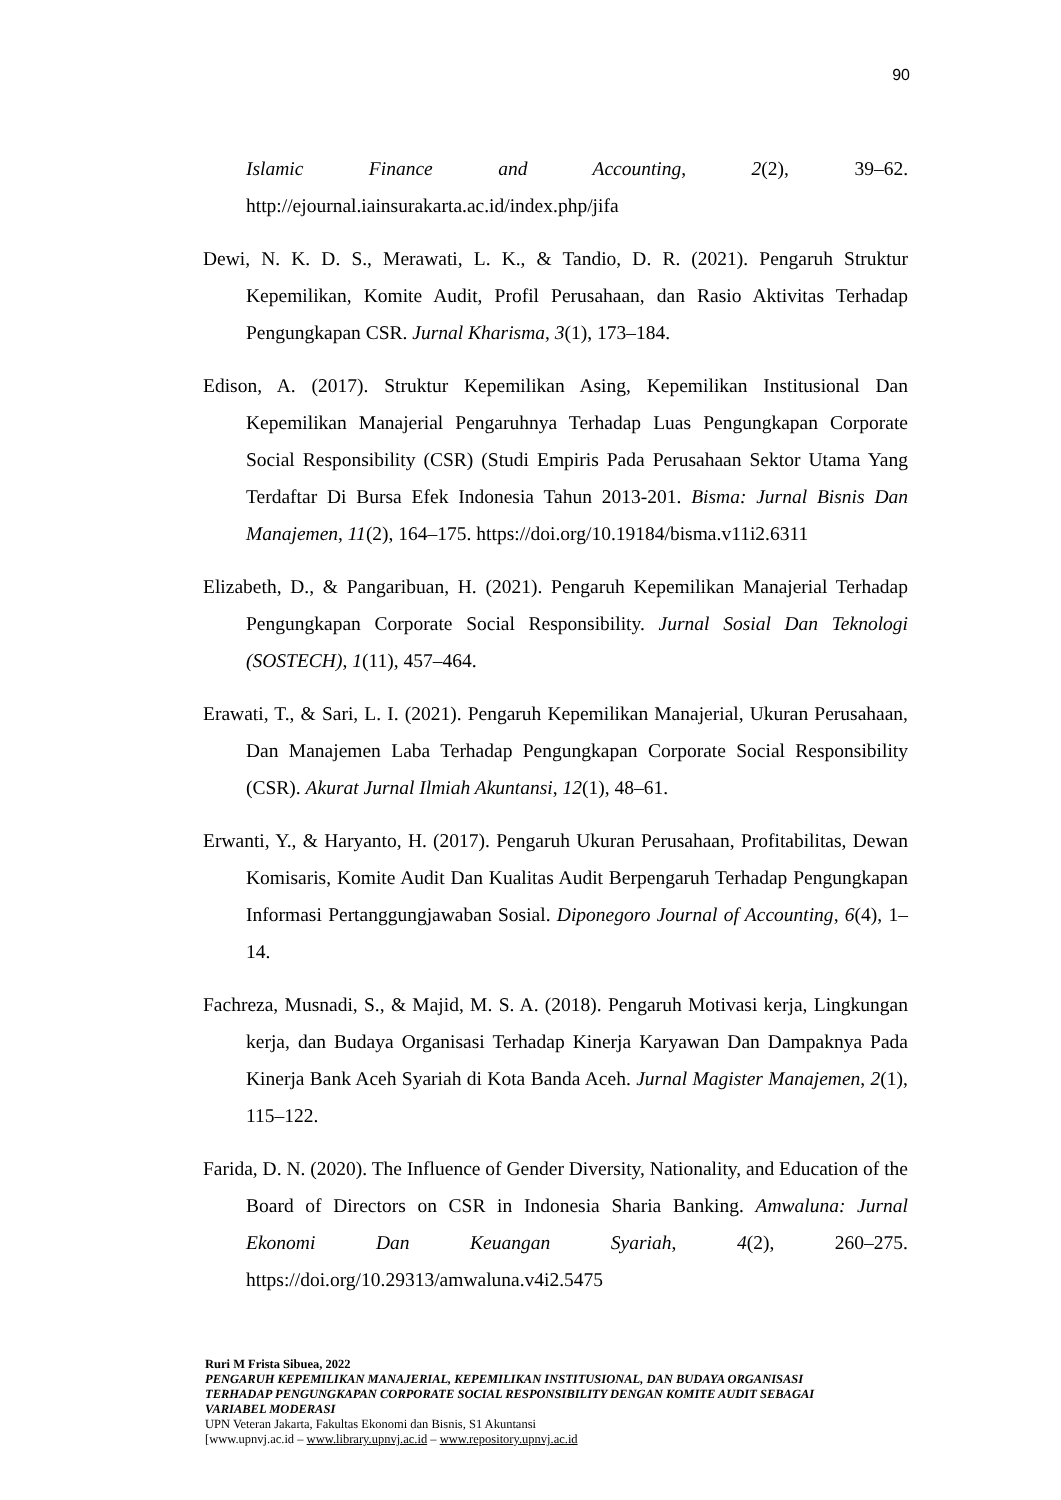90
Islamic Finance and Accounting, 2(2), 39–62. http://ejournal.iainsurakarta.ac.id/index.php/jifa
Dewi, N. K. D. S., Merawati, L. K., & Tandio, D. R. (2021). Pengaruh Struktur Kepemilikan, Komite Audit, Profil Perusahaan, dan Rasio Aktivitas Terhadap Pengungkapan CSR. Jurnal Kharisma, 3(1), 173–184.
Edison, A. (2017). Struktur Kepemilikan Asing, Kepemilikan Institusional Dan Kepemilikan Manajerial Pengaruhnya Terhadap Luas Pengungkapan Corporate Social Responsibility (CSR) (Studi Empiris Pada Perusahaan Sektor Utama Yang Terdaftar Di Bursa Efek Indonesia Tahun 2013-201. Bisma: Jurnal Bisnis Dan Manajemen, 11(2), 164–175. https://doi.org/10.19184/bisma.v11i2.6311
Elizabeth, D., & Pangaribuan, H. (2021). Pengaruh Kepemilikan Manajerial Terhadap Pengungkapan Corporate Social Responsibility. Jurnal Sosial Dan Teknologi (SOSTECH), 1(11), 457–464.
Erawati, T., & Sari, L. I. (2021). Pengaruh Kepemilikan Manajerial, Ukuran Perusahaan, Dan Manajemen Laba Terhadap Pengungkapan Corporate Social Responsibility (CSR). Akurat Jurnal Ilmiah Akuntansi, 12(1), 48–61.
Erwanti, Y., & Haryanto, H. (2017). Pengaruh Ukuran Perusahaan, Profitabilitas, Dewan Komisaris, Komite Audit Dan Kualitas Audit Berpengaruh Terhadap Pengungkapan Informasi Pertanggungjawaban Sosial. Diponegoro Journal of Accounting, 6(4), 1–14.
Fachreza, Musnadi, S., & Majid, M. S. A. (2018). Pengaruh Motivasi kerja, Lingkungan kerja, dan Budaya Organisasi Terhadap Kinerja Karyawan Dan Dampaknya Pada Kinerja Bank Aceh Syariah di Kota Banda Aceh. Jurnal Magister Manajemen, 2(1), 115–122.
Farida, D. N. (2020). The Influence of Gender Diversity, Nationality, and Education of the Board of Directors on CSR in Indonesia Sharia Banking. Amwaluna: Jurnal Ekonomi Dan Keuangan Syariah, 4(2), 260–275. https://doi.org/10.29313/amwaluna.v4i2.5475
Ruri M Frista Sibuea, 2022
PENGARUH KEPEMILIKAN MANAJERIAL, KEPEMILIKAN INSTITUSIONAL, DAN BUDAYA ORGANISASI TERHADAP PENGUNGKAPAN CORPORATE SOCIAL RESPONSIBILITY DENGAN KOMITE AUDIT SEBAGAI VARIABEL MODERASI
UPN Veteran Jakarta, Fakultas Ekonomi dan Bisnis, S1 Akuntansi
[www.upnvj.ac.id – www.library.upnvj.ac.id – www.repository.upnvj.ac.id